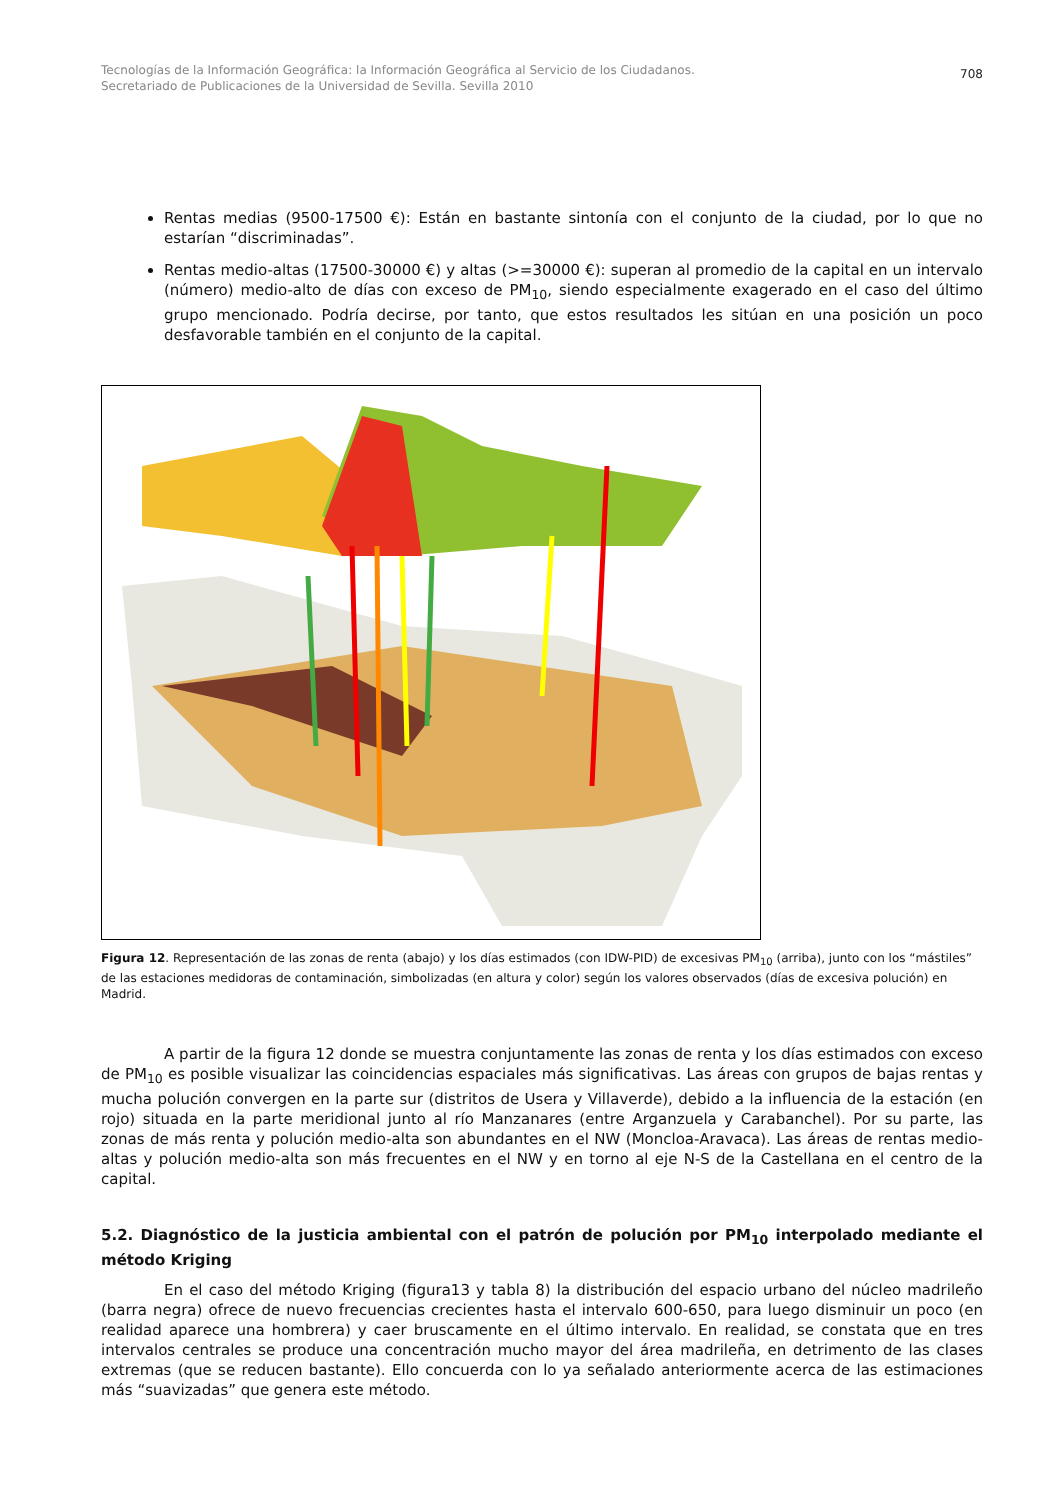Tecnologías de la Información Geográfica: la Información Geográfica al Servicio de los Ciudadanos.
Secretariado de Publicaciones de la Universidad de Sevilla. Sevilla 2010
708
Rentas medias (9500-17500 €): Están en bastante sintonía con el conjunto de la ciudad, por lo que no estarían “discriminadas”.
Rentas medio-altas (17500-30000 €) y altas (>=30000 €): superan al promedio de la capital en un intervalo (número) medio-alto de días con exceso de PM<sub>10</sub>, siendo especialmente exagerado en el caso del último grupo mencionado. Podría decirse, por tanto, que estos resultados les sitúan en una posición un poco desfavorable también en el conjunto de la capital.
Figura 12. Representación de las zonas de renta (abajo) y los días estimados (con IDW-PID) de excesivas PM<sub>10</sub> (arriba), junto con los “mástiles” de las estaciones medidoras de contaminación, simbolizadas (en altura y color) según los valores observados (días de excesiva polución) en Madrid.
A partir de la figura 12 donde se muestra conjuntamente las zonas de renta y los días estimados con exceso de PM<sub>10</sub> es posible visualizar las coincidencias espaciales más significativas. Las áreas con grupos de bajas rentas y mucha polución convergen en la parte sur (distritos de Usera y Villaverde), debido a la influencia de la estación (en rojo) situada en la parte meridional junto al río Manzanares (entre Arganzuela y Carabanchel). Por su parte, las zonas de más renta y polución medio-alta son abundantes en el NW (Moncloa-Aravaca). Las áreas de rentas medio-altas y polución medio-alta son más frecuentes en el NW y en torno al eje N-S de la Castellana en el centro de la capital.
5.2. Diagnóstico de la justicia ambiental con el patrón de polución por PM<sub>10</sub> interpolado mediante el método Kriging
En el caso del método Kriging (figura13 y tabla 8) la distribución del espacio urbano del núcleo madrileño (barra negra) ofrece de nuevo frecuencias crecientes hasta el intervalo 600-650, para luego disminuir un poco (en realidad aparece una hombrera) y caer bruscamente en el último intervalo. En realidad, se constata que en tres intervalos centrales se produce una concentración mucho mayor del área madrileña, en detrimento de las clases extremas (que se reducen bastante). Ello concuerda con lo ya señalado anteriormente acerca de las estimaciones más “suavizadas” que genera este método.